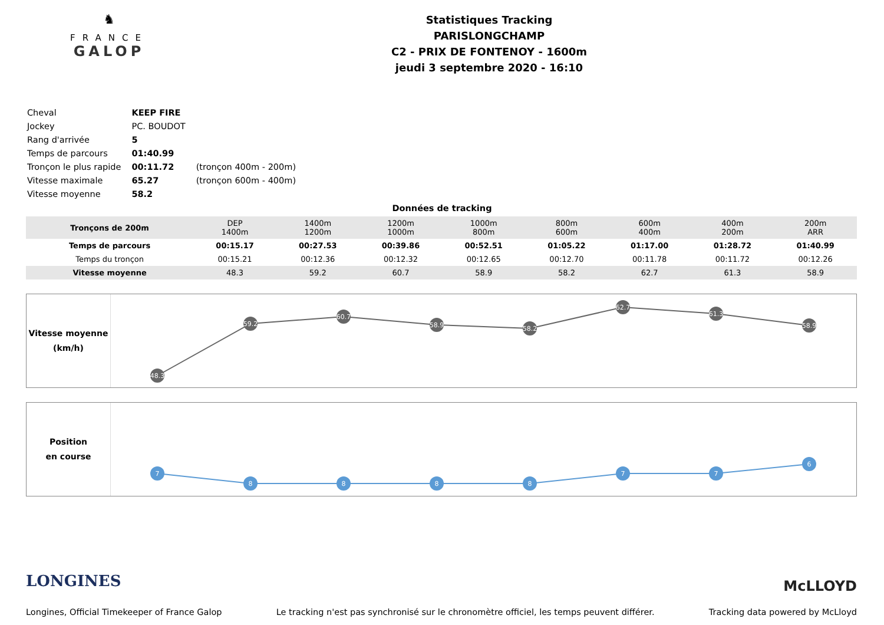♞
FRANCE
GALOP
Statistiques Tracking
PARISLONGCHAMP
C2 - PRIX DE FONTENOY - 1600m
jeudi 3 septembre 2020 - 16:10
| Cheval | KEEP FIRE | |
| Jockey | PC. BOUDOT | |
| Rang d'arrivée | 5 | |
| Temps de parcours | 01:40.99 | |
| Tronçon le plus rapide | 00:11.72 | (tronçon 400m - 200m) |
| Vitesse maximale | 65.27 | (tronçon 600m - 400m) |
| Vitesse moyenne | 58.2 | |
Données de tracking
| Tronçons de 200m | DEP 1400m | 1400m 1200m | 1200m 1000m | 1000m 800m | 800m 600m | 600m 400m | 400m 200m | 200m ARR |
| Temps de parcours | 00:15.17 | 00:27.53 | 00:39.86 | 00:52.51 | 01:05.22 | 01:17.00 | 01:28.72 | 01:40.99 |
| Temps du tronçon | 00:15.21 | 00:12.36 | 00:12.32 | 00:12.65 | 00:12.70 | 00:11.78 | 00:11.72 | 00:12.26 |
| Vitesse moyenne | 48.3 | 59.2 | 60.7 | 58.9 | 58.2 | 62.7 | 61.3 | 58.9 |
Vitesse moyenne
(km/h)
48.3
59.2
60.7
58.9
58.2
62.7
61.3
58.9
Position
en course
7
8
8
8
8
7
7
6
LONGINES McLLOYD
Longines, Official Timekeeper of France Galop Le tracking n'est pas synchronisé sur le chronomètre officiel, les temps peuvent différer. Tracking data powered by McLloyd